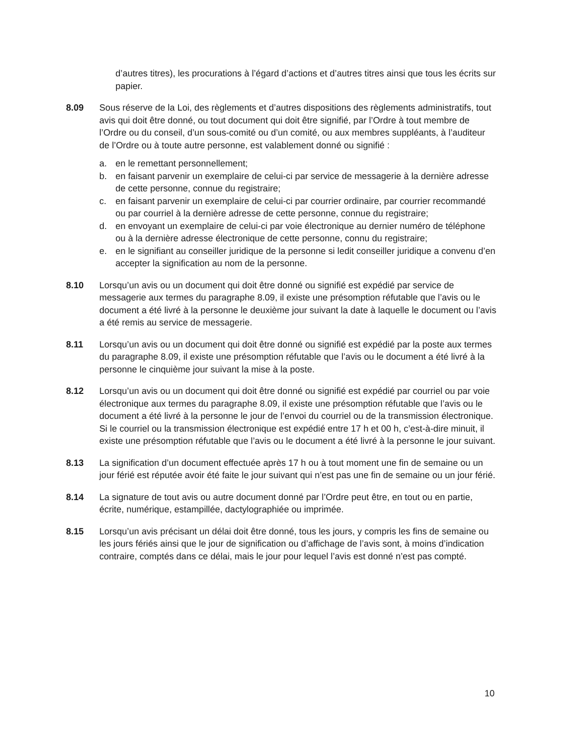d’autres titres), les procurations à l’égard d’actions et d’autres titres ainsi que tous les écrits sur papier.
8.09 Sous réserve de la Loi, des règlements et d’autres dispositions des règlements administratifs, tout avis qui doit être donné, ou tout document qui doit être signifié, par l’Ordre à tout membre de l’Ordre ou du conseil, d’un sous-comité ou d’un comité, ou aux membres suppléants, à l’auditeur de l’Ordre ou à toute autre personne, est valablement donné ou signifié :
a. en le remettant personnellement;
b. en faisant parvenir un exemplaire de celui-ci par service de messagerie à la dernière adresse de cette personne, connue du registraire;
c. en faisant parvenir un exemplaire de celui-ci par courrier ordinaire, par courrier recommandé ou par courriel à la dernière adresse de cette personne, connue du registraire;
d. en envoyant un exemplaire de celui-ci par voie électronique au dernier numéro de téléphone ou à la dernière adresse électronique de cette personne, connu du registraire;
e. en le signifiant au conseiller juridique de la personne si ledit conseiller juridique a convenu d’en accepter la signification au nom de la personne.
8.10 Lorsqu’un avis ou un document qui doit être donné ou signifié est expédié par service de messagerie aux termes du paragraphe 8.09, il existe une présomption réfutable que l’avis ou le document a été livré à la personne le deuxième jour suivant la date à laquelle le document ou l’avis a été remis au service de messagerie.
8.11 Lorsqu’un avis ou un document qui doit être donné ou signifié est expédié par la poste aux termes du paragraphe 8.09, il existe une présomption réfutable que l’avis ou le document a été livré à la personne le cinquième jour suivant la mise à la poste.
8.12 Lorsqu’un avis ou un document qui doit être donné ou signifié est expédié par courriel ou par voie électronique aux termes du paragraphe 8.09, il existe une présomption réfutable que l’avis ou le document a été livré à la personne le jour de l’envoi du courriel ou de la transmission électronique. Si le courriel ou la transmission électronique est expédié entre 17 h et 00 h, c’est-à-dire minuit, il existe une présomption réfutable que l’avis ou le document a été livré à la personne le jour suivant.
8.13 La signification d’un document effectuée après 17 h ou à tout moment une fin de semaine ou un jour férié est réputée avoir été faite le jour suivant qui n’est pas une fin de semaine ou un jour férié.
8.14 La signature de tout avis ou autre document donné par l’Ordre peut être, en tout ou en partie, écrite, numérique, estampillée, dactylographiée ou imprimée.
8.15 Lorsqu’un avis précisant un délai doit être donné, tous les jours, y compris les fins de semaine ou les jours fériés ainsi que le jour de signification ou d’affichage de l’avis sont, à moins d’indication contraire, comptés dans ce délai, mais le jour pour lequel l’avis est donné n’est pas compté.
10